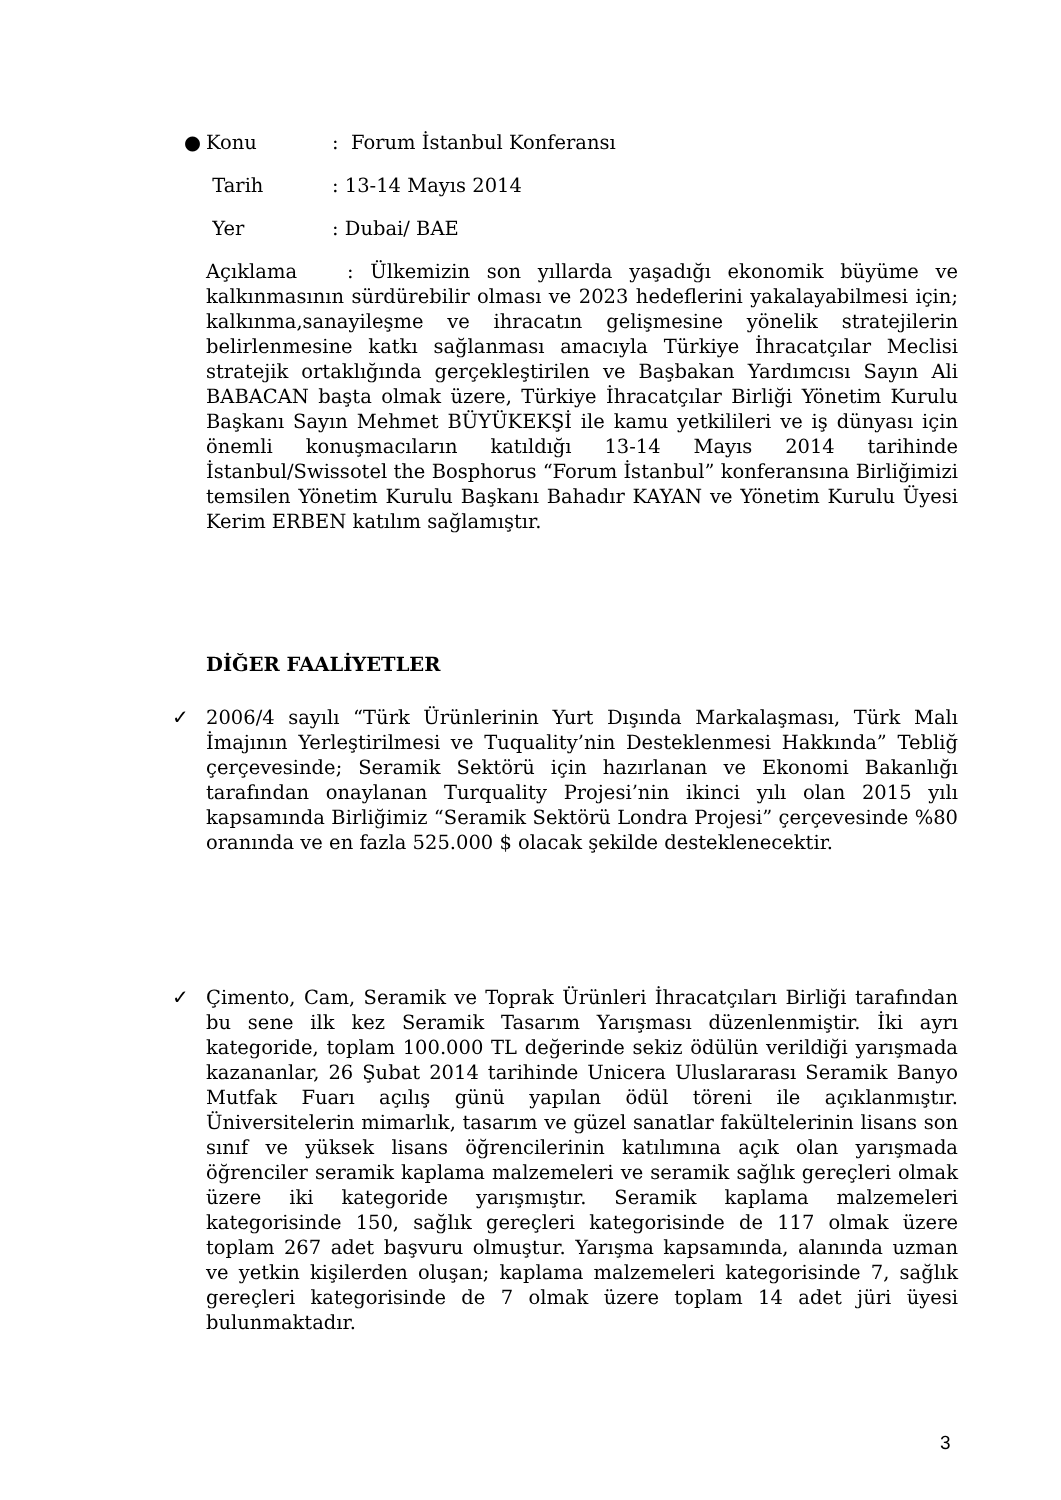● Konu: Forum İstanbul Konferansı
Tarih: 13-14 Mayıs 2014
Yer: Dubai/ BAE
Açıklama : Ülkemizin son yıllarda yaşadığı ekonomik büyüme ve kalkınmasının sürdürebilir olması ve 2023 hedeflerini yakalayabilmesi için; kalkınma,sanayileşme ve ihracatın gelişmesine yönelik stratejilerin belirlenmesine katkı sağlanması amacıyla Türkiye İhracatçılar Meclisi stratejik ortaklığında gerçekleştirilen ve Başbakan Yardımcısı Sayın Ali BABACAN başta olmak üzere, Türkiye İhracatçılar Birliği Yönetim Kurulu Başkanı Sayın Mehmet BÜYÜKEKŞİ ile kamu yetkilileri ve iş dünyası için önemli konuşmacıların katıldığı 13-14 Mayıs 2014 tarihinde İstanbul/Swissotel the Bosphorus “Forum İstanbul” konferansına Birliğimizi temsilen Yönetim Kurulu Başkanı Bahadır KAYAN ve Yönetim Kurulu Üyesi Kerim ERBEN katılım sağlamıştır.
DİĞER FAALİYETLER
✓
2006/4 sayılı “Türk Ürünlerinin Yurt Dışında Markalaşması, Türk Malı İmajının Yerleştirilmesi ve Tuquality’nin Desteklenmesi Hakkında” Tebliğ çerçevesinde; Seramik Sektörü için hazırlanan ve Ekonomi Bakanlığı tarafından onaylanan Turquality Projesi’nin ikinci yılı olan 2015 yılı kapsamında Birliğimiz “Seramik Sektörü Londra Projesi” çerçevesinde %80 oranında ve en fazla 525.000 $ olacak şekilde desteklenecektir.
✓
Çimento, Cam, Seramik ve Toprak Ürünleri İhracatçıları Birliği tarafından bu sene ilk kez Seramik Tasarım Yarışması düzenlenmiştir. İki ayrı kategoride, toplam 100.000 TL değerinde sekiz ödülün verildiği yarışmada kazananlar, 26 Şubat 2014 tarihinde Unicera Uluslararası Seramik Banyo Mutfak Fuarı açılış günü yapılan ödül töreni ile açıklanmıştır. Üniversitelerin mimarlık, tasarım ve güzel sanatlar fakültelerinin lisans son sınıf ve yüksek lisans öğrencilerinin katılımına açık olan yarışmada öğrenciler seramik kaplama malzemeleri ve seramik sağlık gereçleri olmak üzere iki kategoride yarışmıştır. Seramik kaplama malzemeleri kategorisinde 150, sağlık gereçleri kategorisinde de 117 olmak üzere toplam 267 adet başvuru olmuştur. Yarışma kapsamında, alanında uzman ve yetkin kişilerden oluşan; kaplama malzemeleri kategorisinde 7, sağlık gereçleri kategorisinde de 7 olmak üzere toplam 14 adet jüri üyesi bulunmaktadır.
3